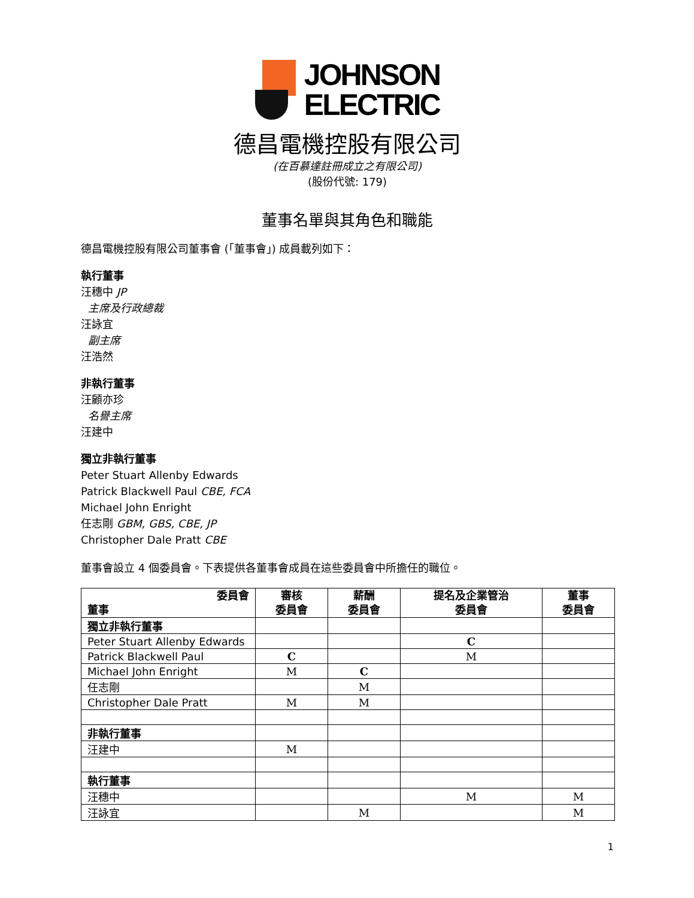JOHNSON
ELECTRIC
德昌電機控股有限公司
(在百慕達註冊成立之有限公司)
(股份代號: 179)
董事名單與其角色和職能
德昌電機控股有限公司董事會 (「董事會」) 成員載列如下：
執行董事
汪穗中 JP
主席及行政總裁
汪詠宜
副主席
汪浩然
非執行董事
汪顧亦珍
名譽主席
汪建中
獨立非執行董事
Peter Stuart Allenby Edwards
Patrick Blackwell Paul CBE, FCA
Michael John Enright
任志剛 GBM, GBS, CBE, JP
Christopher Dale Pratt CBE
董事會設立 4 個委員會。下表提供各董事會成員在這些委員會中所擔任的職位。
| 委員會 董事 | 審核 委員會 | 薪酬 委員會 | 提名及企業管治 委員會 | 董事 委員會 |
| --- | --- | --- | --- | --- |
| 獨立非執行董事 | | | | |
| Peter Stuart Allenby Edwards | | | C | |
| Patrick Blackwell Paul | C | | M | |
| Michael John Enright | M | C | | |
| 任志剛 | | M | | |
| Christopher Dale Pratt | M | M | | |
| 非執行董事 | | | | |
| 汪建中 | M | | | |
| 執行董事 | | | | |
| 汪穗中 | | | M | M |
| 汪詠宜 | | M | | M |
1